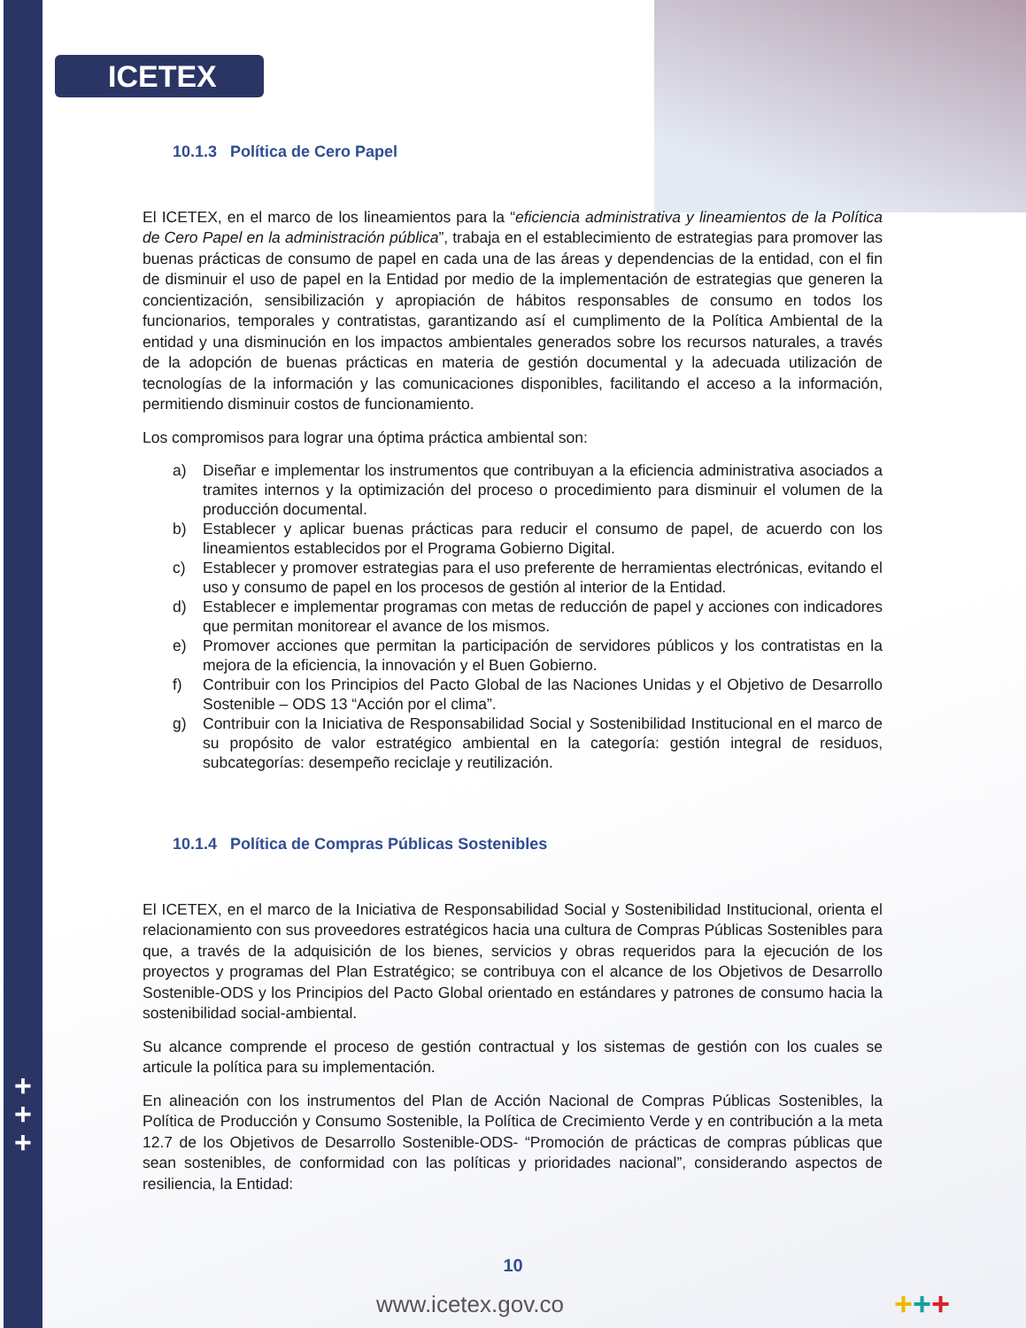+
+
+
ICETEX
10.1.3 Política de Cero Papel
El ICETEX, en el marco de los lineamientos para la “eficiencia administrativa y lineamientos de la Política de Cero Papel en la administración pública”, trabaja en el establecimiento de estrategias para promover las buenas prácticas de consumo de papel en cada una de las áreas y dependencias de la entidad, con el fin de disminuir el uso de papel en la Entidad por medio de la implementación de estrategias que generen la concientización, sensibilización y apropiación de hábitos responsables de consumo en todos los funcionarios, temporales y contratistas, garantizando así el cumplimento de la Política Ambiental de la entidad y una disminución en los impactos ambientales generados sobre los recursos naturales, a través de la adopción de buenas prácticas en materia de gestión documental y la adecuada utilización de tecnologías de la información y las comunicaciones disponibles, facilitando el acceso a la información, permitiendo disminuir costos de funcionamiento.
Los compromisos para lograr una óptima práctica ambiental son:
a) Diseñar e implementar los instrumentos que contribuyan a la eficiencia administrativa asociados a tramites internos y la optimización del proceso o procedimiento para disminuir el volumen de la producción documental.
b) Establecer y aplicar buenas prácticas para reducir el consumo de papel, de acuerdo con los lineamientos establecidos por el Programa Gobierno Digital.
c) Establecer y promover estrategias para el uso preferente de herramientas electrónicas, evitando el uso y consumo de papel en los procesos de gestión al interior de la Entidad.
d) Establecer e implementar programas con metas de reducción de papel y acciones con indicadores que permitan monitorear el avance de los mismos.
e) Promover acciones que permitan la participación de servidores públicos y los contratistas en la mejora de la eficiencia, la innovación y el Buen Gobierno.
f) Contribuir con los Principios del Pacto Global de las Naciones Unidas y el Objetivo de Desarrollo Sostenible – ODS 13 “Acción por el clima”.
g) Contribuir con la Iniciativa de Responsabilidad Social y Sostenibilidad Institucional en el marco de su propósito de valor estratégico ambiental en la categoría: gestión integral de residuos, subcategorías: desempeño reciclaje y reutilización.
10.1.4 Política de Compras Públicas Sostenibles
El ICETEX, en el marco de la Iniciativa de Responsabilidad Social y Sostenibilidad Institucional, orienta el relacionamiento con sus proveedores estratégicos hacia una cultura de Compras Públicas Sostenibles para que, a través de la adquisición de los bienes, servicios y obras requeridos para la ejecución de los proyectos y programas del Plan Estratégico; se contribuya con el alcance de los Objetivos de Desarrollo Sostenible-ODS y los Principios del Pacto Global orientado en estándares y patrones de consumo hacia la sostenibilidad social-ambiental.
Su alcance comprende el proceso de gestión contractual y los sistemas de gestión con los cuales se articule la política para su implementación.
En alineación con los instrumentos del Plan de Acción Nacional de Compras Públicas Sostenibles, la Política de Producción y Consumo Sostenible, la Política de Crecimiento Verde y en contribución a la meta 12.7 de los Objetivos de Desarrollo Sostenible-ODS- “Promoción de prácticas de compras públicas que sean sostenibles, de conformidad con las políticas y prioridades nacional”, considerando aspectos de resiliencia, la Entidad:
10
www.icetex.gov.co +++